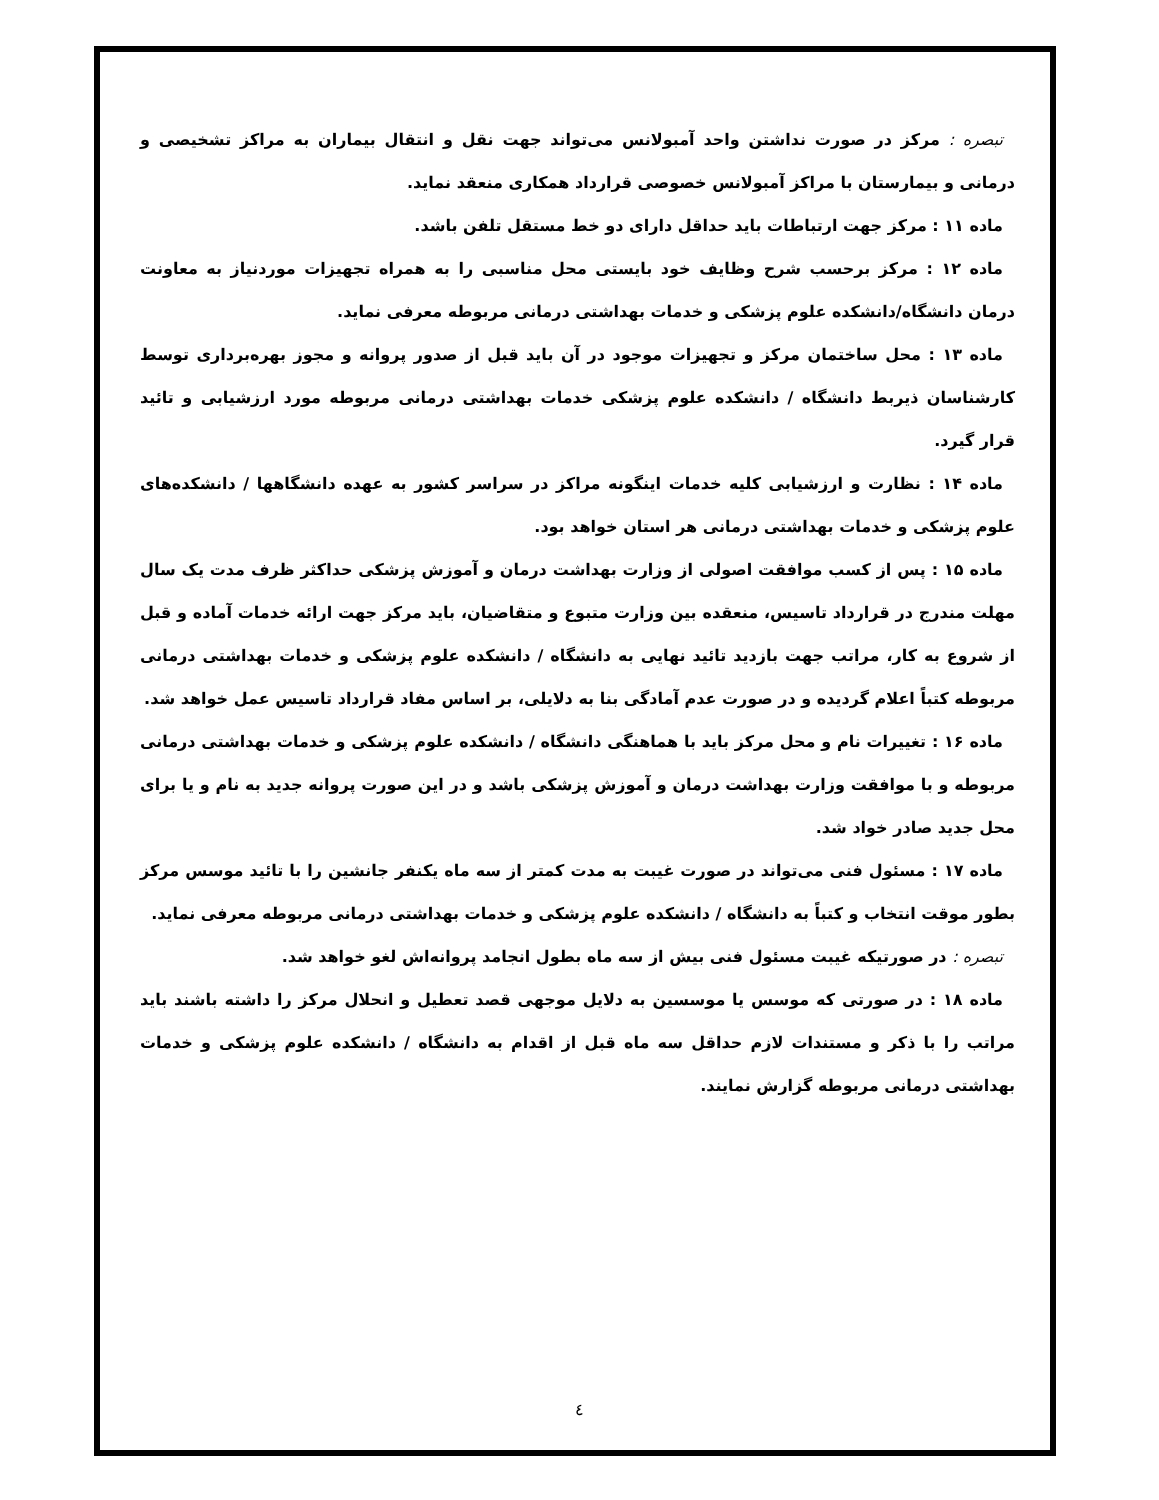تبصره : مرکز در صورت نداشتن واحد آمبولانس می‌تواند جهت نقل و انتقال بیماران به مراکز تشخیصی و درمانی و بیمارستان با مراکز آمبولانس خصوصی قرارداد همکاری منعقد نماید.
ماده ۱۱ : مرکز جهت ارتباطات باید حداقل دارای دو خط مستقل تلفن باشد.
ماده ۱۲ : مرکز برحسب شرح وظایف خود بایستی محل مناسبی را به همراه تجهیزات موردنیاز به معاونت درمان دانشگاه/دانشکده علوم پزشکی و خدمات بهداشتی درمانی مربوطه معرفی نماید.
ماده ۱۳ : محل ساختمان مرکز و تجهیزات موجود در آن باید قبل از صدور پروانه و مجوز بهره‌برداری توسط کارشناسان ذیربط دانشگاه / دانشکده علوم پزشکی خدمات بهداشتی درمانی مربوطه مورد ارزشیابی و تائید قرار گیرد.
ماده ۱۴ : نظارت و ارزشیابی کلیه خدمات اینگونه مراکز در سراسر کشور به عهده دانشگاهها / دانشکده‌های علوم پزشکی و خدمات بهداشتی درمانی هر استان خواهد بود.
ماده ۱۵ : پس از کسب موافقت اصولی از وزارت بهداشت درمان و آموزش پزشکی حداکثر ظرف مدت یک سال مهلت مندرج در قرارداد تاسیس، منعقده بین وزارت متبوع و متقاضیان، باید مرکز جهت ارائه خدمات آماده و قبل از شروع به کار، مراتب جهت بازدید تائید نهایی به دانشگاه / دانشکده علوم پزشکی و خدمات بهداشتی درمانی مربوطه کتباً اعلام گردیده و در صورت عدم آمادگی بنا به دلایلی، بر اساس مفاد قرارداد تاسیس عمل خواهد شد.
ماده ۱۶ : تغییرات نام و محل مرکز باید با هماهنگی دانشگاه / دانشکده علوم پزشکی و خدمات بهداشتی درمانی مربوطه و با موافقت وزارت بهداشت درمان و آموزش پزشکی باشد و در این صورت پروانه جدید به نام و یا برای محل جدید صادر خواد شد.
ماده ۱۷ : مسئول فنی می‌تواند در صورت غیبت به مدت کمتر از سه ماه یکنفر جانشین را با تائید موسس مرکز بطور موقت انتخاب و کتباً به دانشگاه / دانشکده علوم پزشکی و خدمات بهداشتی درمانی مربوطه معرفی نماید.
تبصره : در صورتیکه غیبت مسئول فنی بیش از سه ماه بطول انجامد پروانه‌اش لغو خواهد شد.
ماده ۱۸ : در صورتی که موسس یا موسسین به دلایل موجهی قصد تعطیل و انحلال مرکز را داشته باشند باید مراتب را با ذکر و مستندات لازم حداقل سه ماه قبل از اقدام به دانشگاه / دانشکده علوم پزشکی و خدمات بهداشتی درمانی مربوطه گزارش نمایند.
٤